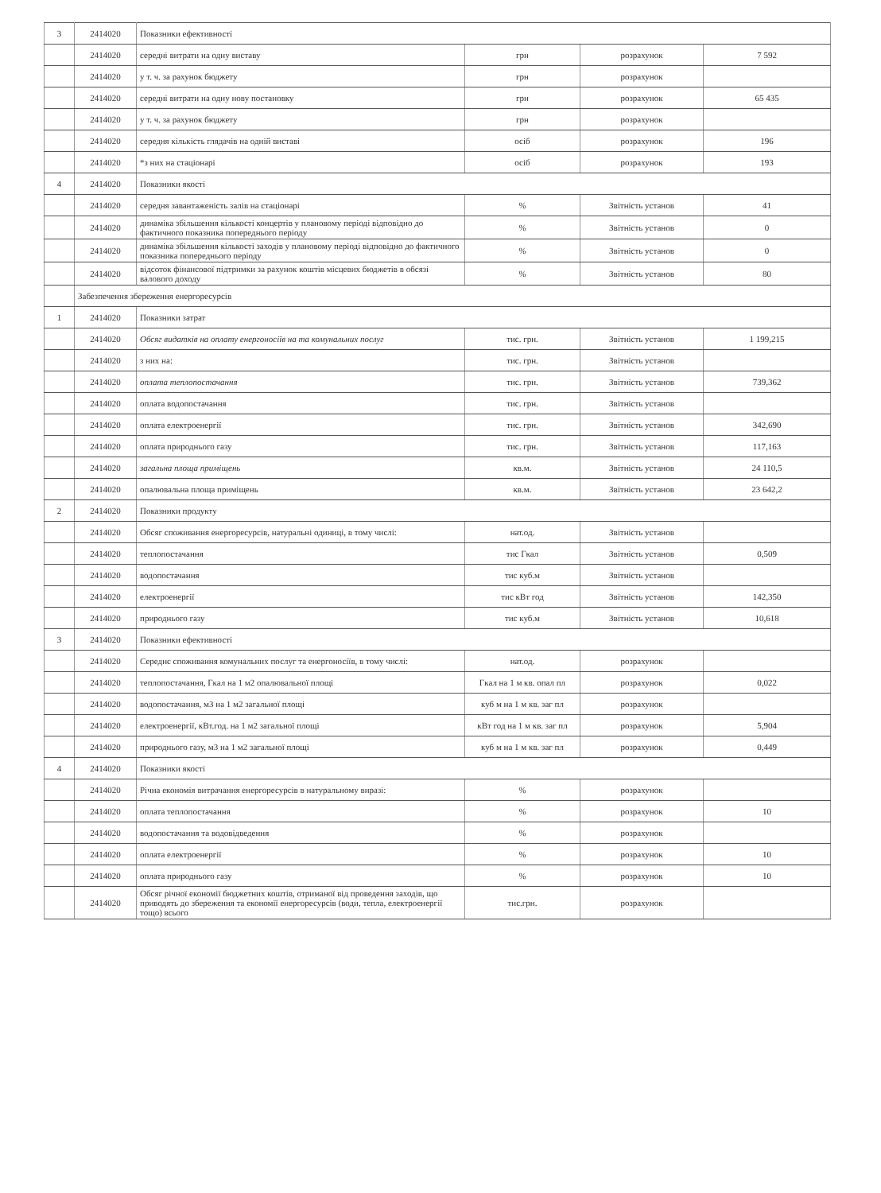| 3 | 2414020 | Показники ефективності | | | |
| | 2414020 | середні витрати на одну виставу | грн | розрахунок | 7 592 |
| | 2414020 | у т. ч. за рахунок бюджету | грн | розрахунок | |
| | 2414020 | середні витрати на одну нову постановку | грн | розрахунок | 65 435 |
| | 2414020 | у т. ч. за рахунок бюджету | грн | розрахунок | |
| | 2414020 | середня кількість глядачів на одній виставі | осіб | розрахунок | 196 |
| | 2414020 | *з них на стаціонарі | осіб | розрахунок | 193 |
| 4 | 2414020 | Показники якості | | | |
| | 2414020 | середня завантаженість залів на стаціонарі | % | Звітність установ | 41 |
| | 2414020 | динаміка збільшення кількості концертів у плановому періоді відповідно до фактичного показника попереднього періоду | % | Звітність установ | 0 |
| | 2414020 | динаміка збільшення кількості заходів у плановому періоді відповідно до фактичного показника попереднього періоду | % | Звітність установ | 0 |
| | 2414020 | відсоток фінансової підтримки за рахунок коштів місцевих бюджетів в обсязі валового доходу | % | Звітність установ | 80 |
| | Забезпечення збереження енергоресурсів | | | | |
| 1 | 2414020 | Показники затрат | | | |
| | 2414020 | Обсяг видатків на оплату енергоносіїв на та комунальних послуг | тис. грн. | Звітність установ | 1 199,215 |
| | 2414020 | з них на: | тис. грн. | Звітність установ | |
| | 2414020 | оплата теплопостачання | тис. грн. | Звітність установ | 739,362 |
| | 2414020 | оплата водопостачання | тис. грн. | Звітність установ | |
| | 2414020 | оплата електроенергії | тис. грн. | Звітність установ | 342,690 |
| | 2414020 | оплата природнього газу | тис. грн. | Звітність установ | 117,163 |
| | 2414020 | загальна площа приміщень | кв.м. | Звітність установ | 24 110,5 |
| | 2414020 | опалювальна площа приміщень | кв.м. | Звітність установ | 23 642,2 |
| 2 | 2414020 | Показники продукту | | | |
| | 2414020 | Обсяг споживання енергоресурсів, натуральні одиниці, в тому числі: | нат.од. | Звітність установ | |
| | 2414020 | теплопостачання | тис Гкал | Звітність установ | 0,509 |
| | 2414020 | водопостачання | тис куб.м | Звітність установ | |
| | 2414020 | електроенергії | тис кВт год | Звітність установ | 142,350 |
| | 2414020 | природнього газу | тис куб.м | Звітність установ | 10,618 |
| 3 | 2414020 | Показники ефективності | | | |
| | 2414020 | Середнє споживання комунальних послуг та енергоносіїв, в тому числі: | нат.од. | розрахунок | |
| | 2414020 | теплопостачання, Гкал на 1 м2 опалювальної площі | Гкал на 1 м кв. опал пл | розрахунок | 0,022 |
| | 2414020 | водопостачання, м3 на 1 м2 загальної площі | куб м на 1 м кв. заг пл | розрахунок | |
| | 2414020 | електроенергії, кВт.год. на 1 м2 загальної площі | кВт год на 1 м кв. заг пл | розрахунок | 5,904 |
| | 2414020 | природнього газу, м3 на 1 м2 загальної площі | куб м на 1 м кв. заг пл | розрахунок | 0,449 |
| 4 | 2414020 | Показники якості | | | |
| | 2414020 | Річна економія витрачання енергоресурсів в натуральному виразі: | % | розрахунок | |
| | 2414020 | оплата теплопостачання | % | розрахунок | 10 |
| | 2414020 | водопостачання та водовідведення | % | розрахунок | |
| | 2414020 | оплата електроенергії | % | розрахунок | 10 |
| | 2414020 | оплата природнього газу | % | розрахунок | 10 |
| | 2414020 | Обсяг річної економії бюджетних коштів, отриманої від проведення заходів, що приводять до збереження та економії енергоресурсів (води, тепла, електроенергії тощо) всього | тис.грн. | розрахунок | |